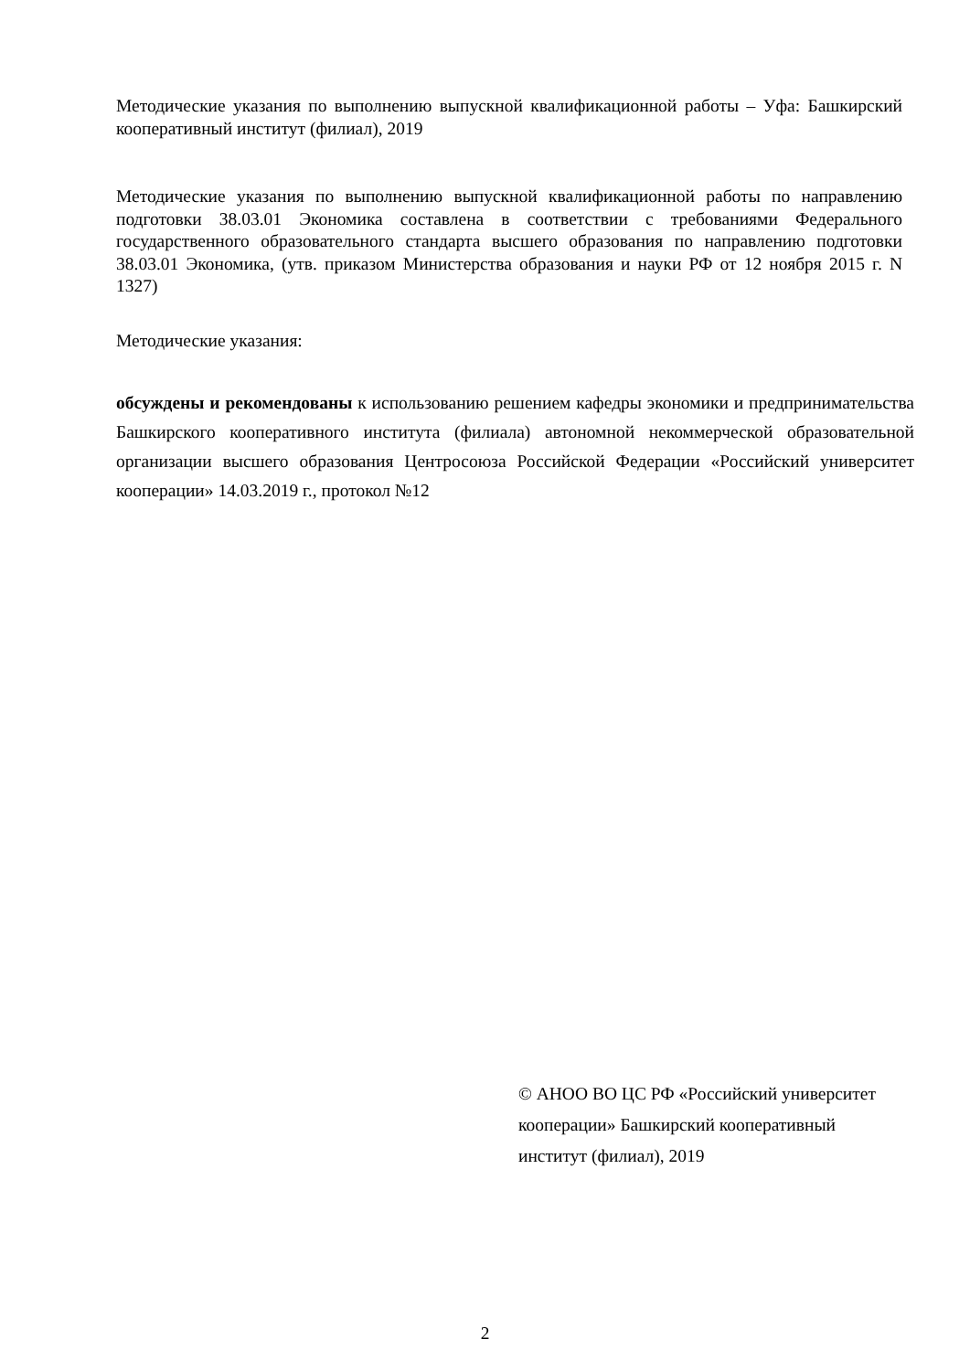Методические указания по выполнению выпускной квалификационной работы – Уфа: Башкирский кооперативный институт (филиал), 2019
Методические указания по выполнению выпускной квалификационной работы по направлению подготовки 38.03.01 Экономика составлена в соответствии с требованиями Федерального государственного образовательного стандарта высшего образования по направлению подготовки 38.03.01 Экономика, (утв. приказом Министерства образования и науки РФ от 12 ноября 2015 г. N 1327)
Методические указания:
обсуждены и рекомендованы к использованию решением кафедры экономики и предпринимательства Башкирского кооперативного института (филиала) автономной некоммерческой образовательной организации высшего образования Центросоюза Российской Федерации «Российский университет кооперации» 14.03.2019 г., протокол №12
© АНОО ВО ЦС РФ «Российский университет кооперации» Башкирский кооперативный институт (филиал), 2019
2